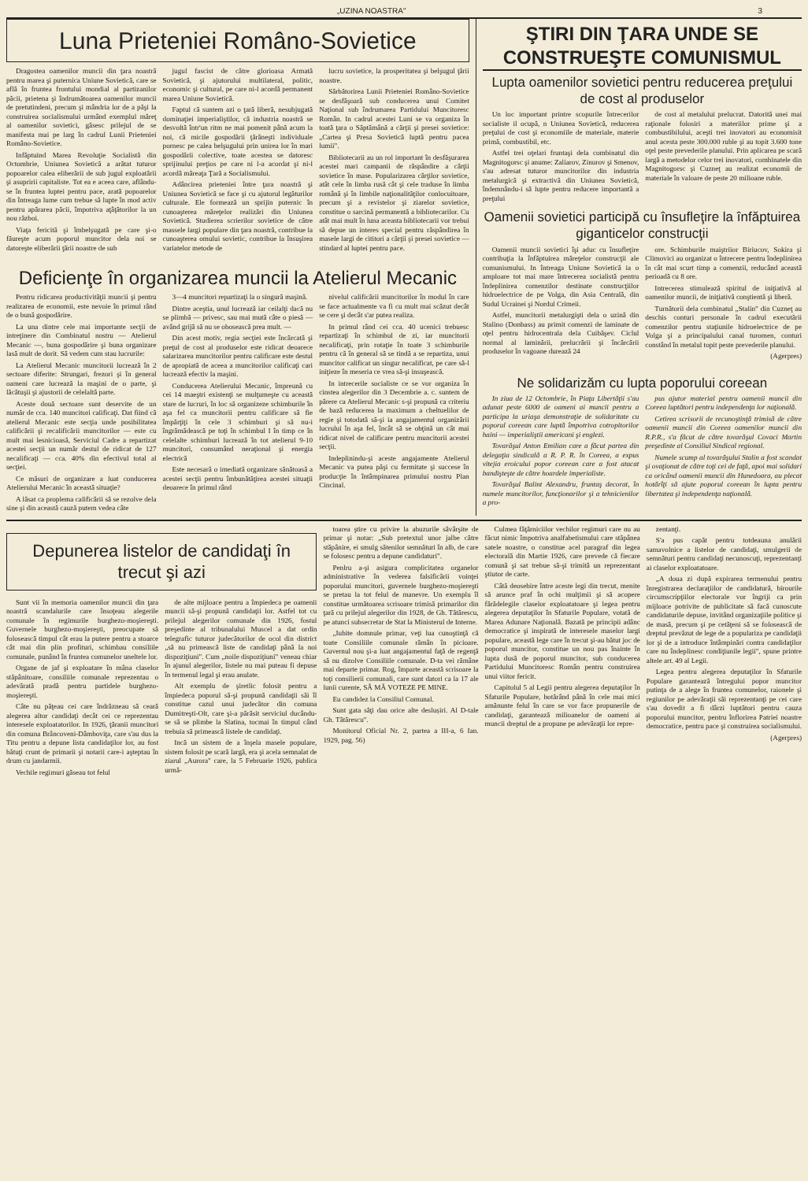„UZINA NOASTRA" 3
Luna Prieteniei Româno-Sovietice
Dragostea oamenilor muncii din ţara noastră pentru marea şi puternica Uniune Sovietică, care se află în fruntea frontului mondial al partizanilor păcii, prietena şi îndrumătoarea oamenilor muncii de pretutindeni, precum şi mândria lor de a păşi la construirea socialismului urmând exemplul măreţ al oamenilor sovietici, găsesc prilejul de se manifesta mai pe larg în cadrul Lunii Prieteniei Româno-Sovietice.
Infăptuind Marea Revoluţie Socialistă din Octombrie, Uniunea Sovietică a arătat tuturor popoarelor calea eliberării de sub jugul exploatării şi asupririi capitaliste. Tot ea e aceea care, aflându-se în fruntea luptei pentru pace, arată popoarelor din întreaga lume cum trebue să lupte în mod activ pentru apărarea păcii, împotriva aţâţătorilor la un nou război.
Viaţa fericită şi îmbelşugată pe care şi-o făureşte acum poporul muncitor dela noi se datoreşte eliberării ţării noastre de sub
jugul fascist de către glorioasa Armată Sovietică, şi ajutorului multilateral, politic, economic şi cultural, pe care ni-l acordă permanent marea Uniune Sovietică.
Faptul că suntem azi o ţară liberă, nesubjugată dominaţiei imperialiştilor, că industria noastră se desvoltă într'un ritm ne mai pomenit până acum la noi, că micile gospodării ţărăneşti individuale pornesc pe calea belşugului prin unirea lor în mari gospodării colective, toate acestea se datoresc sprijinului preţios pe care ni l-a acordat şi ni-l acordă măreaţa Ţară a Socialismului.
Adâncirea prieteniei între ţara noastră şi Uniunea Sovietică se face şi cu ajutorul legăturilor culturale. Ele formează un sprijin puternic în cunoaşterea măreţelor realizări din Uniunea Sovietică. Studierea scrierilor sovietice de către massele largi populare din ţara noastră, contribue la cunoaşterea omului sovietic, contribue la însuşirea variatelor metode de
lucru sovietice, la prosperitatea şi belşugul ţării noastre.
Sărbătorirea Lunii Prieteniei Româno-Sovietice se desfăşoară sub conducerea unui Comitet Naţional sub îndrumarea Partidului Muncitoresc Român. In cadrul acestei Luni se va organiza în toată ţara o Săptămână a cărţii şi presei sovietice: „Cartea şi Presa Sovietică luptă pentru pacea lumii".
Bibliotecarii au un rol important în desfăşurarea acestei mari campanii de răspândire a cărţii sovietice în mase. Popularizarea cărţilor sovietice, atât cele în limba rusă cât şi cele traduse în limba română şi în limbile naţionalităţilor conlocuitoare, precum şi a revistelor şi ziarelor sovietice, constitue o sarcină permanentă a bibliotecarilor. Cu atât mai mult în luna aceasta bibliotecarii vor trebui să depue un interes special pentru răspândirea în masele largi de cititori a cărţii şi presei sovietice — stindard al luptei pentru pace.
Deficienţe în organizarea muncii la Atelierul Mecanic
Pentru ridicarea productivităţii muncii şi pentru realizarea de economii, este nevoie în primul rând de o bună gospodărire.
La una dintre cele mai importante secţii de intreţinere din Combinatul nostru — Atelierul Mecanic —, buna gospodărire şi buna organizare lasă mult de dorit. Să vedem cum stau lucrurile:
La Atelierul Mecanic muncitorii lucrează în 2 sectoare diferite: Strungari, frezori şi în general oameni care lucrează la maşini de o parte, şi lăcătuşii şi ajustorii de celelaltă parte.
Aceste două sectoare sunt deservite de un număr de cca. 140 muncitori calificaţi. Dat fiind că atelierul Mecanic este secţia unde posibilitatea calificării şi recalificării muncitorilor — este cu mult mai lesnicioasă, Serviciul Cadre a repartizat acestei secţii un număr destul de ridicat de 127 necalificaţi — cca. 40% din efectivul total al secţiei.
Ce măsuri de organizare a luat conducerea Atelierului Mecanic în această situaţie?
A lăsat ca proplema calificării să se rezolve dela sine şi din această cauză putem vedea câte
3—4 muncitori repartizaţi la o singură maşină.
Dintre aceştia, unul lucrează iar ceilalţi dacă nu se plimbă — privesc, sau mai mută câte o piesă — având grijă să nu se obosească prea mult. —
Din acest motiv, regia secţiei este încărcată şi preţul de cost al produselor este ridicat deoarece salarizarea muncitorilor pentru calificare este destul de apropiată de aceea a muncitorilor calificaţi cari lucrează efectiv la maşini.
Conducerea Atelierului Mecanic, împreună cu cei 14 maeştri existenţi se mulţumeşte cu această stare de lucruri, în loc să organizeze schimburile în aşa fel ca muncitorii pentru calificare să fie împărţiţi în cele 3 schimburi şi să nu-i îngrămădească pe toţi în schimbul I în timp ce în celelalte schimburi lucrează în tot atelierul 9-10 muncitori, consumând neraţional şi energia electrică
Este necesară o imediată organizare sănătoasă a acestei secţii pentru îmbunătăţirea acestei situaţii deoarece în primul rând
nivelul calificării muncitorilor în modul în care se face actualmente va fi cu mult mai scăzut decât se cere şi decât s'ar putea realiza.
In primul rând cei cca. 40 ucenici trebuesc repartizaţi în schimbul de zi, iar muncitorii necalificaţi, prin rotaţie în toate 3 schimburile pentru că în general să se tindă a se repartiza, unui muncitor calificat un singur necalificat, pe care să-l iniţieze în meseria ce vrea să-şi insuşească.
In intrecerile socialiste ce se vor organiza în cinstea alegerilor din 3 Decembrie a. c. suntem de părere ca Atelierul Mecanic s-şi propună ca criteriu de bază reducerea la maximum a cheltuelilor de regie şi totodată să-şi ia angajamentul organizării lucrului în aşa fel, încât să se obţină un cât mai ridicat nivel de calificare pentru muncitorii acestei secţii.
Indeplinindu-şi aceste angajamente Atelierul Mecanic va putea păşi cu fermitate şi succese în producţie în întâmpinarea primului nostru Plan Cincinal.
ŞTIRI DIN ŢARA UNDE SE CONSTRUEŞTE COMUNISMUL
Lupta oamenilor sovietici pentru reducerea preţului de cost al produselor
Un loc important printre scopurile întrecerilor socialiste il ocupă, n Uniunea Sovietică, reducerea preţului de cost şi economiile de materiale, materie primă, combustibil, etc.
Astfel trei oţelari fruntaşi dela combinatul din Magnitogorsc şi anume: Zaliarov, Zinurov şi Smenov, s'au adresat tuturor muncitorilor din industria metalurgică şi extractivă din Uniunea Sovietică, îndemnându-i să lupte pentru reducere importantă a preţului
de cost al metalului prelucrat. Datorită unei mai raţionale folosiri a materiilor prime şi a combustibilului, aceşti trei inovatori au economisit anul acesta peste 300.000 ruble şi au topit 3.600 tone oţel peste prevederile planului. Prin aplicarea pe scară largă a metodelor celor trei inovatori, combinatele din Magnitogorsc şi Cuzneţ au realizat economii de materiale în valoare de peste 20 milioane ruble.
Oamenii sovietici participă cu însufleţire la înfăptuirea giganticelor construcţii
Oamenii muncii sovietici îşi aduc cu însufleţire contribuţia la înfăptuirea măreţelor construcţii ale comunismului. In întreaga Uniune Sovietică ia o amploare tot mai mare întrecerea socialistă pentru îndeplinirea comenzilor destinate construcţiilor hidroelectrice de pe Volga, din Asia Centrală, din Sudul Ucrainei şi Nordul Crimeii.
Astfel, muncitorii metalurgişti dela o uzină din Stalino (Donbass) au primit comenzi de laminate de oţel pentru hidrocentrala dela Cuibăşev. Ciclul normal al laminării, prelucrării şi încărcării produselor în vagoane durează 24
ore. Schimburile maiştriior Biriucov, Sokira şi Climovici au organizat o întrecere pentru îndeplinirea în cât mai scurt timp a comenzii, reducând această perioadă cu 8 ore.
Intrecerea stimulează spiritul de iniţiativă al oamenilor muncii, de iniţiativă conştientă şi liberă.
Turnătorii dela combinatul „Stalin" din Cuzneţ au deschis conturi personale în cadrul executării comenzilor pentru staţiunile hidroelectrice de pe Volga şi a principalului canal turomen, conturi constând în metalul topit peste prevederile planului.
(Agerpres)
Ne solidarizăm cu lupta poporului coreean
In ziua de 12 Octombrie, în Piaţa Libertăţii s'au adunat peste 6000 de oameni ai muncii pentru a participa la uriaşa demonstraţie de solidaritate cu poporul coreean care luptă împotriva cotropitorilor haini — imperialiştii americani şi englezi.
Tovarăşul Anton Emilian care a făcut partea din delegaţia sindicală a R. P. R. în Coreea, a expus vitejia eroicului popor coreean care a fost atacat bandişteşte de către hoardele imperialiste.
Tovarăşul Balint Alexandru, fruntaş decorat, în numele muncitorilor, funcţionarilor şi a tehnicienilor a pro-
pus ajutor material pentru oamenii muncii din Coreea luptători pentru independenţa lor naţională.
Cetirea scrisorii de recunoştinţă trimisă de către oamenii muncii din Coreea oamenilor muncii din R.P.R., s'a făcut de către tovarăşul Covaci Martin preşedinte al Consiliul Sindical regional.
Numele scump al tovarăşului Stalin a fost scandat şi ovaţionat de către toţi cei de faţă, apoi mai solidari ca oricând oamenii muncii din Hunedoara, au plecat hotărîţi să ajute poporul coreean în lupta pentru libertatea şi independenţa naţională.
Depunerea listelor de candidaţi în trecut şi azi
Sunt vii în memoria oamenilor muncii din ţara noastră scandalurile care însoţeau alegerile comunale în regimurile burghezo-moşiereşti. Guvernele burghezo-moşiereşti, preocupate să folosească timpul cât erau la putere pentru a stoarce cât mai din plin profituri, schimbau consiliile comunale, punând în fruntea comunelor uneltele lor.
Organe de jaf şi exploatare în mâna claselor stăpânitoare, consiliile comunale reprezentau o adevărată pradă pentru partidele burghezo-moşiereşti.
Câte nu păţeau cei care îndrăzneau să ceară alegerea altor candidaţi decât cei ce reprezentau interesele exploatatorilor. In 1926, ţăranii muncitori din comuna Brâncoveni-Dâmboviţa, care s'au dus la Titu pentru a depune lista candidaţilor lor, au fost bătuţi crunt de primarii şi notarii care-i aşteptau în drum cu jandarmii.
Vechile regimuri găseau tot felul
de alte mijloace pentru a împiedeca pe oamenii muncii să-şi propună candidaţii lor. Astfel tot cu prilejul alegerilor comunale din 1926, fostul preşedinte al tribunalului Muscel a dat ordin telegrafic tuturor judecătorilor de ocol din district „să nu primească liste de candidaţi până la noi dispoziţiuni". Cum „noile dispoziţiuni" veneau chiar în ajunul alegerilor, listele nu mai puteau fi depuse în termenul legal şi erau anulate.
Alt exemplu de şiretlic folosit pentru a împiedeca poporul să-şi propună candidaţii săi îl constitue cazul unui judecător din comuna Dumitreşti-Olt, care şi-a părăsit serviciul ducându-se să se plimbe la Slatina, tocmai în timpul când trebuia să primească listele de candidaţi.
Incă un sistem de a înşela masele populare, sistem folosit pe scară largă, era şi acela semnalat de ziarul „Aurora" care, la 5 Februarie 1926, publica urmă-
toarea ştire cu privire la abuzurile săvârşite de primar şi notar: „Sub pretextul unor jalbe către stăpânire, ei smulg sătenilor semnături în alb, de care se folosesc pentru a depune candidaturi".
Penlru a-şi asigura complicitatea organelor administrative în vederea falsificării voinţei poporului muncitori, guvernele burghezo-moşiereşti se pretau la tot felul de manevre. Un exemplu îl constitue următoarea scrisoare trimisă primarilor din ţară cu prilejul alegerilor din 1928, de Gh. Tătărescu, pe atunci subsecretar de Stat la Ministerul de Interne.
„Iubite domnule primar, veţi lua cunoştinţă că toate Consiliile comunale rămân în picioare. Guvernul nou şi-a luat angajamentul faţă de regenţă să nu dizolve Consiliile comunale. D-ta vei rămâne mai departe primar. Rog, împarte această scrisoare la toţi consilierii comunali, care sunt datori ca la 17 ale lunii curente, SĂ MĂ VOTEZE PE MINE.
Eu candidez la Consiliul Comunal.
Sunt gata săţi dau orice alte deslușiri. Al D-tale Gh. Tătărescu".
Monitorul Oficial Nr. 2, partea a III-a, 6 Ian. 1929, pag. 56)
Culmea făţărniciilor vechilor regimuri care nu au făcut nimic împotriva analfabetismului care stăpânea satele noastre, o constitue acel paragraf din legea electorală din Martie 1926, care prevede că fiecare comună şi sat trebue să-şi trimită un reprezentant ştiutor de carte.
Câtă deosebire între aceste legi din trecut, menite să arunce praf în ochi mulţimii şi să acopere fărădelegile claselor exploatatoare şi legea pentru alegerea deputaţilor în Sfaturile Populare, votată de Marea Adunare Naţională. Bazată pe principii adânc democratice şi inspirată de interesele maselor largi populare, această lege care în trecut şi-au bătut joc de poporul muncitor, constitue un nou pas înainte în lupta dusă de poporul muncitor, sub conducerea Partidului Muncitoresc Român pentru construirea unui viitor fericit.
Capitolul 5 al Legii pentru alegerea deputaţilor în Sfaturile Populare, hotărând până în cele mai mici amănunte felul în care se vor face propunerile de candidaţi, garantează milioanelor de oameni ai muncii dreptul de a propune pe adevăraţii lor repre-
zentanţi.
S'a pus capăt pentru totdeauna anulării samavolnice a listelor de candidaţi, smulgerii de semnături pentru candidaţi necunoscuţi, reprezentanţi ai claselor exploatatoare.
„A doua zi după expirarea termenului pentru înregistrarea declaraţiilor de candidatură, birourile circumscripţiilor electorale vor îngriji ca prin mijloace potrivite de publicitate să facă cunoscute candidaturile depuse, invitând organizaţiile politice şi de masă, precum şi pe cetăţeni să se folosească de dreptul prevăzut de lege de a populariza pe candidaţii lor şi de a introduce întâmpinări contra candidaţilor care nu îndeplinesc condiţiunile legii", spune printre altele art. 49 al Legii.
Legea pentru alegerea deputaţilor în Sfaturile Populare garantează întregului popor muncitor putinţa de a alege în fruntea comunelor, raionele şi regiunilor pe adevăraţii săi reprezentanţi pe cei care s'au dovedit a fi dârzi luptători pentru cauza poporului muncitor, pentru înflorirea Patriei noastre democratice, pentru pace şi construirea socialismului.
(Agerpres)